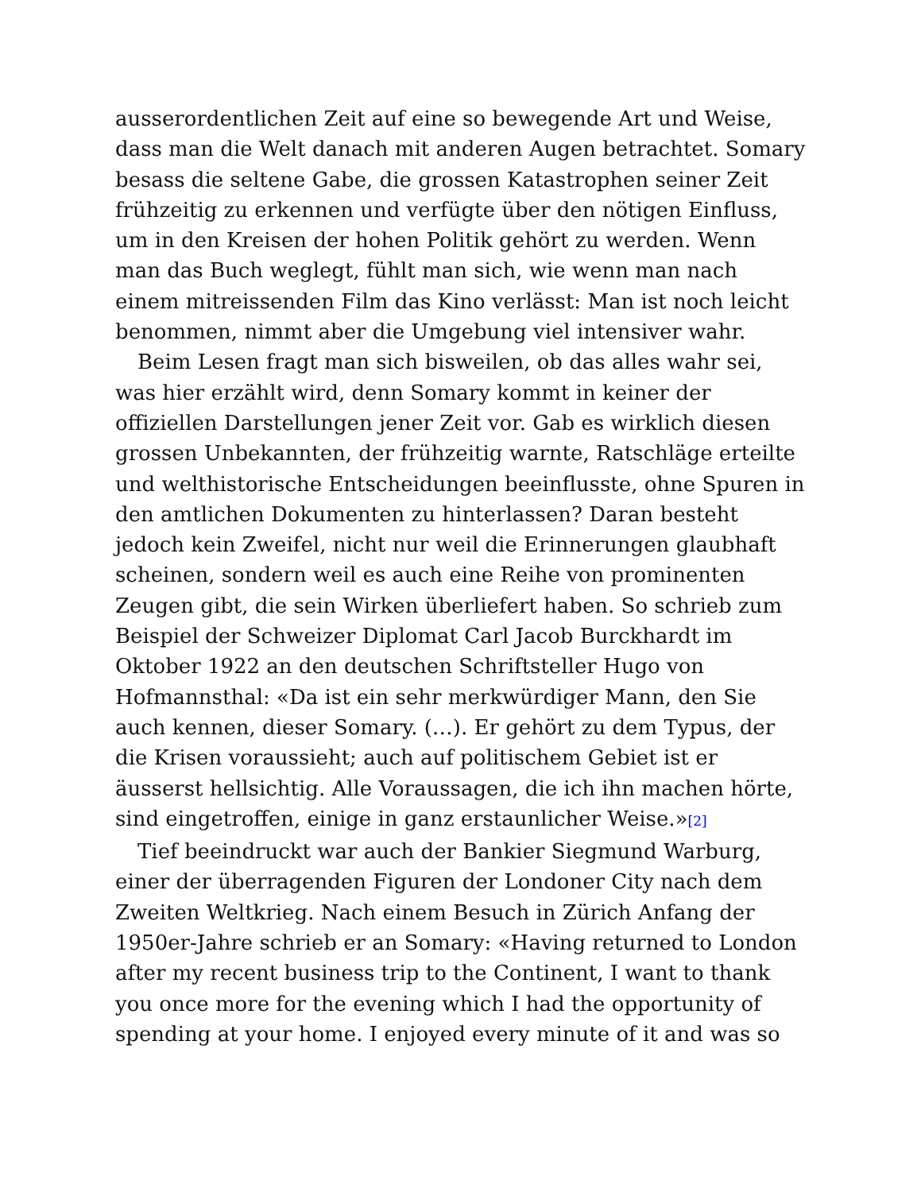ausserordentlichen Zeit auf eine so bewegende Art und Weise, dass man die Welt danach mit anderen Augen betrachtet. Somary besass die seltene Gabe, die grossen Katastrophen seiner Zeit frühzeitig zu erkennen und verfügte über den nötigen Einfluss, um in den Kreisen der hohen Politik gehört zu werden. Wenn man das Buch weglegt, fühlt man sich, wie wenn man nach einem mitreissenden Film das Kino verlässt: Man ist noch leicht benommen, nimmt aber die Umgebung viel intensiver wahr.
Beim Lesen fragt man sich bisweilen, ob das alles wahr sei, was hier erzählt wird, denn Somary kommt in keiner der offiziellen Darstellungen jener Zeit vor. Gab es wirklich diesen grossen Unbekannten, der frühzeitig warnte, Ratschläge erteilte und welthistorische Entscheidungen beeinflusste, ohne Spuren in den amtlichen Dokumenten zu hinterlassen? Daran besteht jedoch kein Zweifel, nicht nur weil die Erinnerungen glaubhaft scheinen, sondern weil es auch eine Reihe von prominenten Zeugen gibt, die sein Wirken überliefert haben. So schrieb zum Beispiel der Schweizer Diplomat Carl Jacob Burckhardt im Oktober 1922 an den deutschen Schriftsteller Hugo von Hofmannsthal: «Da ist ein sehr merkwürdiger Mann, den Sie auch kennen, dieser Somary. (…). Er gehört zu dem Typus, der die Krisen voraussieht; auch auf politischem Gebiet ist er äusserst hellsichtig. Alle Voraussagen, die ich ihn machen hörte, sind eingetroffen, einige in ganz erstaunlicher Weise.»<sup>[2]</sup>
Tief beeindruckt war auch der Bankier Siegmund Warburg, einer der überragenden Figuren der Londoner City nach dem Zweiten Weltkrieg. Nach einem Besuch in Zürich Anfang der 1950er-Jahre schrieb er an Somary: «Having returned to London after my recent business trip to the Continent, I want to thank you once more for the evening which I had the opportunity of spending at your home. I enjoyed every minute of it and was so